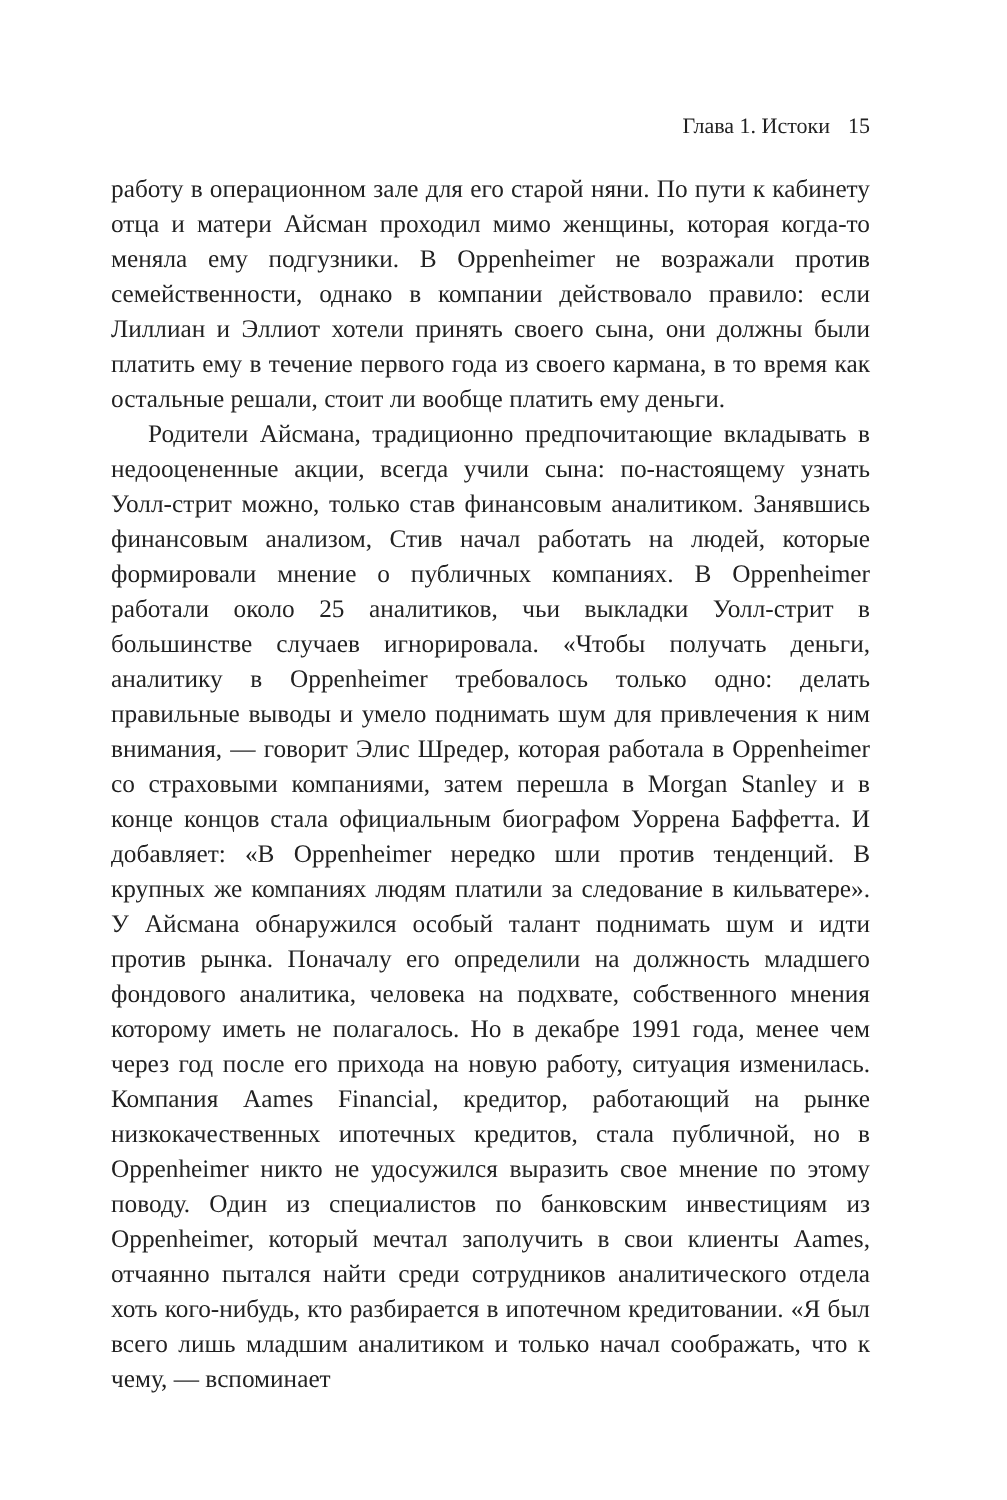Глава 1. Истоки 15
работу в операционном зале для его старой няни. По пути к кабинету отца и матери Айсман проходил мимо женщины, которая когда-то меняла ему подгузники. В Oppenheimer не возражали против семейственности, однако в компании действовало правило: если Лиллиан и Эллиот хотели принять своего сына, они должны были платить ему в течение первого года из своего кармана, в то время как остальные решали, стоит ли вообще платить ему деньги.
Родители Айсмана, традиционно предпочитающие вкладывать в недооцененные акции, всегда учили сына: по-настоящему узнать Уолл-стрит можно, только став финансовым аналитиком. Занявшись финансовым анализом, Стив начал работать на людей, которые формировали мнение о публичных компаниях. В Oppenheimer работали около 25 аналитиков, чьи выкладки Уолл-стрит в большинстве случаев игнорировала. «Чтобы получать деньги, аналитику в Oppenheimer требовалось только одно: делать правильные выводы и умело поднимать шум для привлечения к ним внимания, — говорит Элис Шредер, которая работала в Oppenheimer со страховыми компаниями, затем перешла в Morgan Stanley и в конце концов стала официальным биографом Уоррена Баффетта. И добавляет: «В Oppenheimer нередко шли против тенденций. В крупных же компаниях людям платили за следование в кильватере». У Айсмана обнаружился особый талант поднимать шум и идти против рынка. Поначалу его определили на должность младшего фондового аналитика, человека на подхвате, собственного мнения которому иметь не полагалось. Но в декабре 1991 года, менее чем через год после его прихода на новую работу, ситуация изменилась. Компания Aames Financial, кредитор, работающий на рынке низкокачественных ипотечных кредитов, стала публичной, но в Oppenheimer никто не удосужился выразить свое мнение по этому поводу. Один из специалистов по банковским инвестициям из Oppenheimer, который мечтал заполучить в свои клиенты Aames, отчаянно пытался найти среди сотрудников аналитического отдела хоть кого-нибудь, кто разбирается в ипотечном кредитовании. «Я был всего лишь младшим аналитиком и только начал соображать, что к чему, — вспоминает